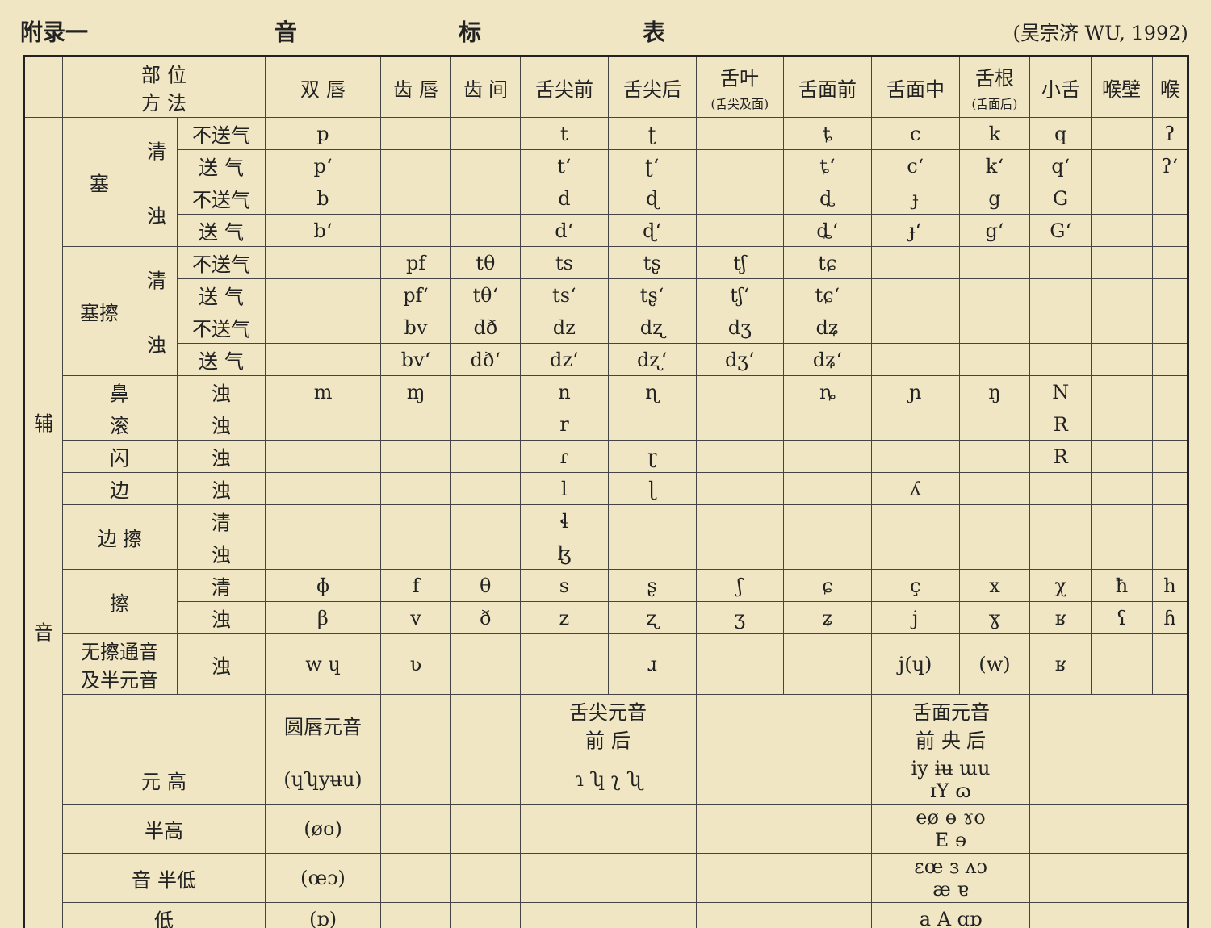附录一 音标表 (吴宗济 WU, 1992)
| | 部 位 方 法 | | | 双 唇 | 齿 唇 | 齿 间 | 舌尖前 | 舌尖后 | 舌叶 (舌尖及面) | 舌面前 | 舌面中 | 舌根 (舌面后) | 小舌 | 喉壁 | 喉 |
| --- | --- | --- | --- | --- | --- | --- | --- | --- | --- | --- | --- | --- | --- | --- | --- |
| 辅 音 | 塞 | 清 | 不送气 | p | | | t | ʈ | | ȶ | c | k | q | | ʔ |
| | | | 送 气 | pʻ | | | tʻ | ʈʻ | | ȶʻ | cʻ | kʻ | qʻ | | ʔʻ |
| | | 浊 | 不送气 | b | | | d | ɖ | | ȡ | ɟ | g | G | | |
| | | | 送 气 | bʻ | | | dʻ | ɖʻ | | ȡʻ | ɟʻ | gʻ | Gʻ | | |
| | 塞擦 | 清 | 不送气 | | pf | tθ | ts | tʂ | tʃ | tɕ | | | | | |
| | | | 送 气 | | pfʻ | tθʻ | tsʻ | tʂʻ | tʃʻ | tɕʻ | | | | | |
| | | 浊 | 不送气 | | bv | dð | dz | dʐ | dʒ | dʑ | | | | | |
| | | | 送 气 | | bvʻ | dðʻ | dzʻ | dʐʻ | dʒʻ | dʑʻ | | | | | |
| | 鼻 | | 浊 | m | ɱ | | n | ɳ | | ȵ | ɲ | ŋ | N | | |
| | 滚 | | 浊 | | | | r | | | | | | R | | |
| | 闪 | | 浊 | | | | ɾ | ɽ | | | | | R | | |
| | 边 | | 浊 | | | | l | ɭ | | | ʎ | | | | |
| | 边 擦 | | 清 | | | | ɬ | | | | | | | | |
| | | | 浊 | | | | ɮ | | | | | | | | |
| | 擦 | | 清 | ɸ | f | θ | s | ʂ | ʃ | ɕ | ç | x | χ | ħ | h |
| | | | 浊 | β | v | ð | z | ʐ | ʒ | ʑ | j | ɣ | ʁ | ʕ | ɦ |
| | 无擦通音 及半元音 | | 浊 | w ɥ | ʋ | | | ɹ | | | j(ɥ) | (w) | ʁ | | |
| | | | | 圆唇元音 | | | 舌尖元音 前 后 | | | | 舌面元音 前 央 后 | | | | |
| | 元 高 | | | (ɥʮyʉu) | | | ɿ ʮ ʅ ʯ | | | | iy ɨʉ ɯu ɪY ɷ | | | | |
| | 半高 | | | (øo) | | | | | | | eø ɵ ɤo E ɘ | | | | |
| | 音 半低 | | | (œɔ) | | | | | | | ɛœ ɜ ʌɔ æ ɐ | | | | |
| | 低 | | | (ɒ) | | | | | | | a A ɑɒ | | | | |